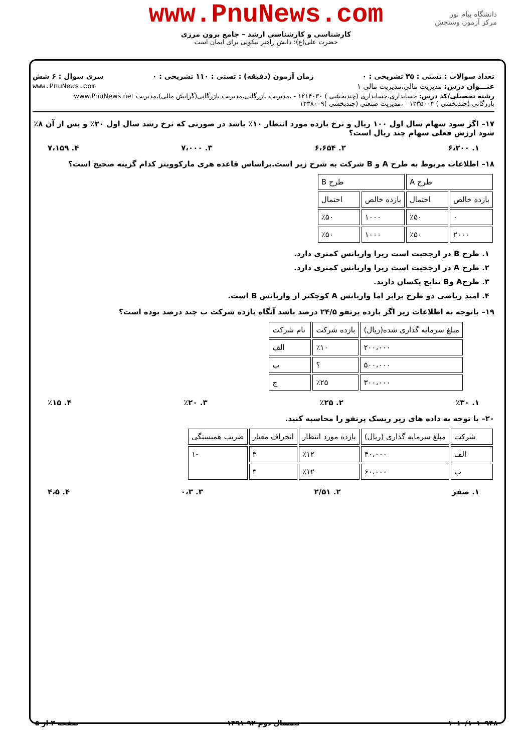www.PnuNews.com
کارشناسی و کارشناسی ارشد – جامع برون مرزی
حضرت علی(ع): دانش راهبر نیکویی برای ایمان است
دانشگاه پیام نور
مرکز آزمون وسنجش
تعداد سوالات : تستی : ۳۵ تشریحی : ۰ زمان آزمون (دقیقه) : تستی : ۱۱۰ تشریحی : ۰ سری سوال : ۶ شش
عنـــوان درس: مدیریت مالی،مدیریت مالی ۱ www.PnuNews.com
رشته تحصیلی/کد درس: حسابداری،حسابداری (چندبخشی ) ۱۲۱۴۰۳۰ - ،مدیریت بازرگانی،مدیریت بازرگانی(گرایش مالی)،مدیریت www.PnuNews.net
بازرگانی (چندبخشی ) ۱۲۳۵۰۰۴ - ،مدیریت صنعتی (چندبخشی )۱۲۳۸۰۰۹
۱۷– اگر سود سهام سال اول ۱۰۰ ریال و نرخ بازده مورد انتظار ۱۰٪ باشد در صورتی که نرخ رشد سال اول ۲۰٪ و پس از آن ۸٪ شود ارزش فعلی سهام چند ریال است؟
۱. ۶،۲۰۰ ۲. ۶،۶۵۴ ۳. ۷،۰۰۰ ۴. ۷،۱۵۹
۱۸– اطلاعات مربوط به طرح A و B شرکت به شرح زیر است.براساس قاعده هری مارکوویتز کدام گزینه صحیح است؟
| طرح A | | طرح B | |
| --- | --- | --- | --- |
| بازده خالص | احتمال | بازده خالص | احتمال |
| ۰ | ٪۵۰ | ۱۰۰۰ | ٪۵۰ |
| ۲۰۰۰ | ٪۵۰ | ۱۰۰۰ | ٪۵۰ |
۱. طرح B در ارجحیت است زیرا واریانس کمتری دارد.
۲. طرح A در ارجحیت است زیرا واریانس کمتری دارد.
۳. طرحA وB نتایج یکسان دارند.
۴. امید ریاضی دو طرح برابر اما واریانس A کوچکتر از واریانس B است.
۱۹– باتوجه به اطلاعات زیر اگر بازده پرتفو ۲۴/۵ درصد باشد آنگاه بازده شرکت ب چند درصد بوده است؟
| مبلغ سرمایه گذاری شده(ریال) | بازده شرکت | نام شرکت |
| --- | --- | --- |
| ۲۰۰،۰۰۰ | ٪۱۰ | الف |
| ۵۰۰،۰۰۰ | ؟ | ب |
| ۳۰۰،۰۰۰ | ٪۲۵ | ج |
۱. ٪۳۰ ۲. ٪۲۵ ۳. ٪۲۰ ۴. ٪۱۵
۲۰– با توجه به داده های زیر ریسک پرتفو را محاسبه کنید.
| شرکت | مبلغ سرمایه گذاری (ریال) | بازده مورد انتظار | انحراف معیار | ضریب همبستگی |
| --- | --- | --- | --- | --- |
| الف | ۴۰،۰۰۰ | ٪۱۲ | ۳ | -۱ |
| ب | ۶۰،۰۰۰ | ٪۱۲ | ۳ | |
۱. صفر ۲. ۲/۵۱ ۳. ۰،۳ ۴. ۴،۵
۱۰۱۰/۱۰۱۰۹۴۸۰ نیمسال دوم ۹۲-۱۳۹۱ صفحه ۳ از ۵